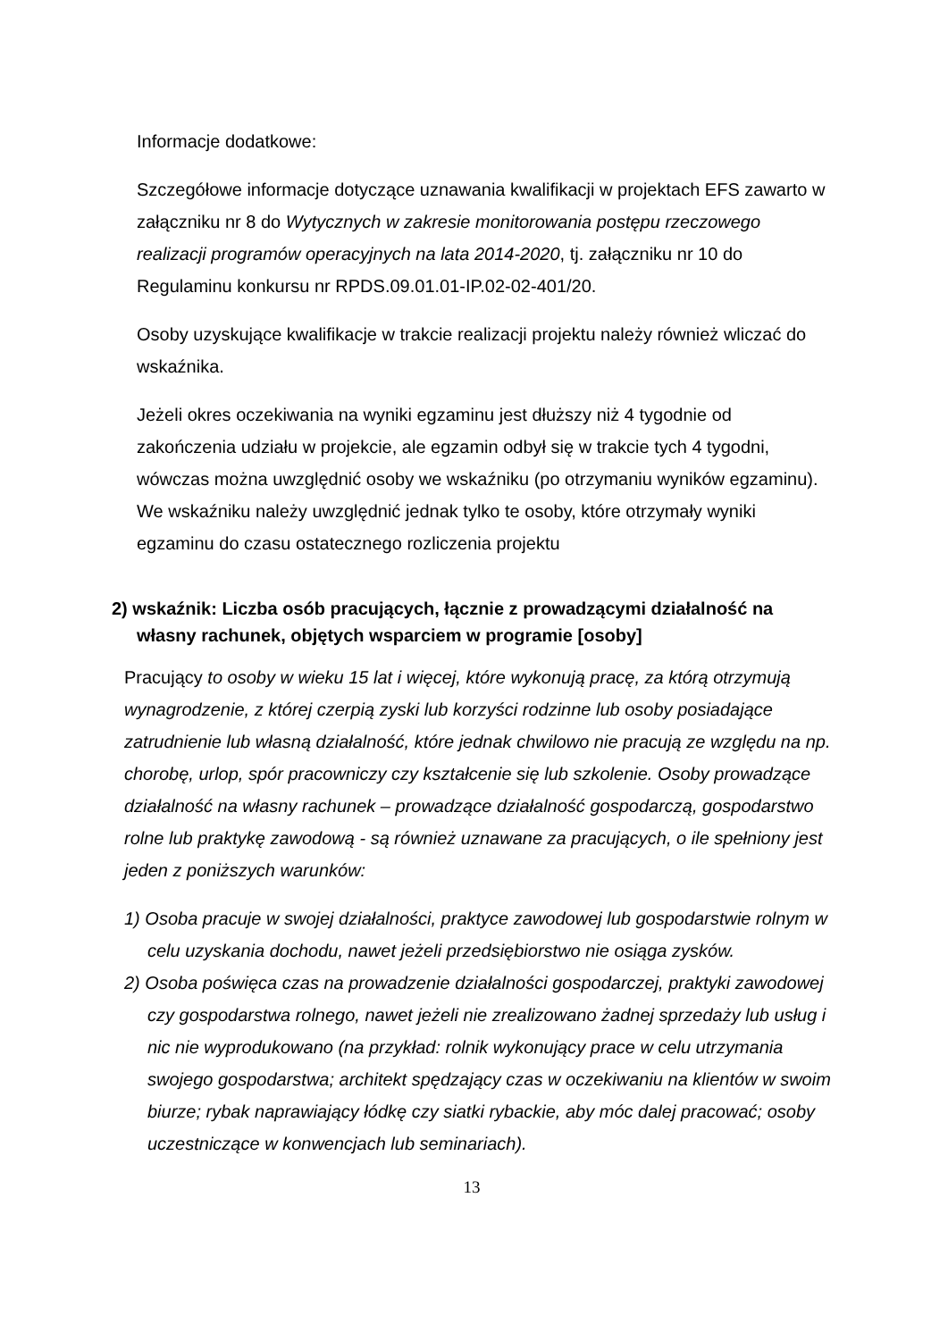Informacje dodatkowe:
Szczegółowe informacje dotyczące uznawania kwalifikacji w projektach EFS zawarto w załączniku nr 8 do Wytycznych w zakresie monitorowania postępu rzeczowego realizacji programów operacyjnych na lata 2014-2020, tj. załączniku nr 10 do Regulaminu konkursu nr RPDS.09.01.01-IP.02-02-401/20.
Osoby uzyskujące kwalifikacje w trakcie realizacji projektu należy również wliczać do wskaźnika.
Jeżeli okres oczekiwania na wyniki egzaminu jest dłuższy niż 4 tygodnie od zakończenia udziału w projekcie, ale egzamin odbył się w trakcie tych 4 tygodni, wówczas można uwzględnić osoby we wskaźniku (po otrzymaniu wyników egzaminu). We wskaźniku należy uwzględnić jednak tylko te osoby, które otrzymały wyniki egzaminu do czasu ostatecznego rozliczenia projektu
2) wskaźnik: Liczba osób pracujących, łącznie z prowadzącymi działalność na własny rachunek, objętych wsparciem w programie [osoby]
Pracujący to osoby w wieku 15 lat i więcej, które wykonują pracę, za którą otrzymują wynagrodzenie, z której czerpią zyski lub korzyści rodzinne lub osoby posiadające zatrudnienie lub własną działalność, które jednak chwilowo nie pracują ze względu na np. chorobę, urlop, spór pracowniczy czy kształcenie się lub szkolenie. Osoby prowadzące działalność na własny rachunek – prowadzące działalność gospodarczą, gospodarstwo rolne lub praktykę zawodową - są również uznawane za pracujących, o ile spełniony jest jeden z poniższych warunków:
1) Osoba pracuje w swojej działalności, praktyce zawodowej lub gospodarstwie rolnym w celu uzyskania dochodu, nawet jeżeli przedsiębiorstwo nie osiąga zysków.
2) Osoba poświęca czas na prowadzenie działalności gospodarczej, praktyki zawodowej czy gospodarstwa rolnego, nawet jeżeli nie zrealizowano żadnej sprzedaży lub usług i nic nie wyprodukowano (na przykład: rolnik wykonujący prace w celu utrzymania swojego gospodarstwa; architekt spędzający czas w oczekiwaniu na klientów w swoim biurze; rybak naprawiający łódkę czy siatki rybackie, aby móc dalej pracować; osoby uczestniczące w konwencjach lub seminariach).
13